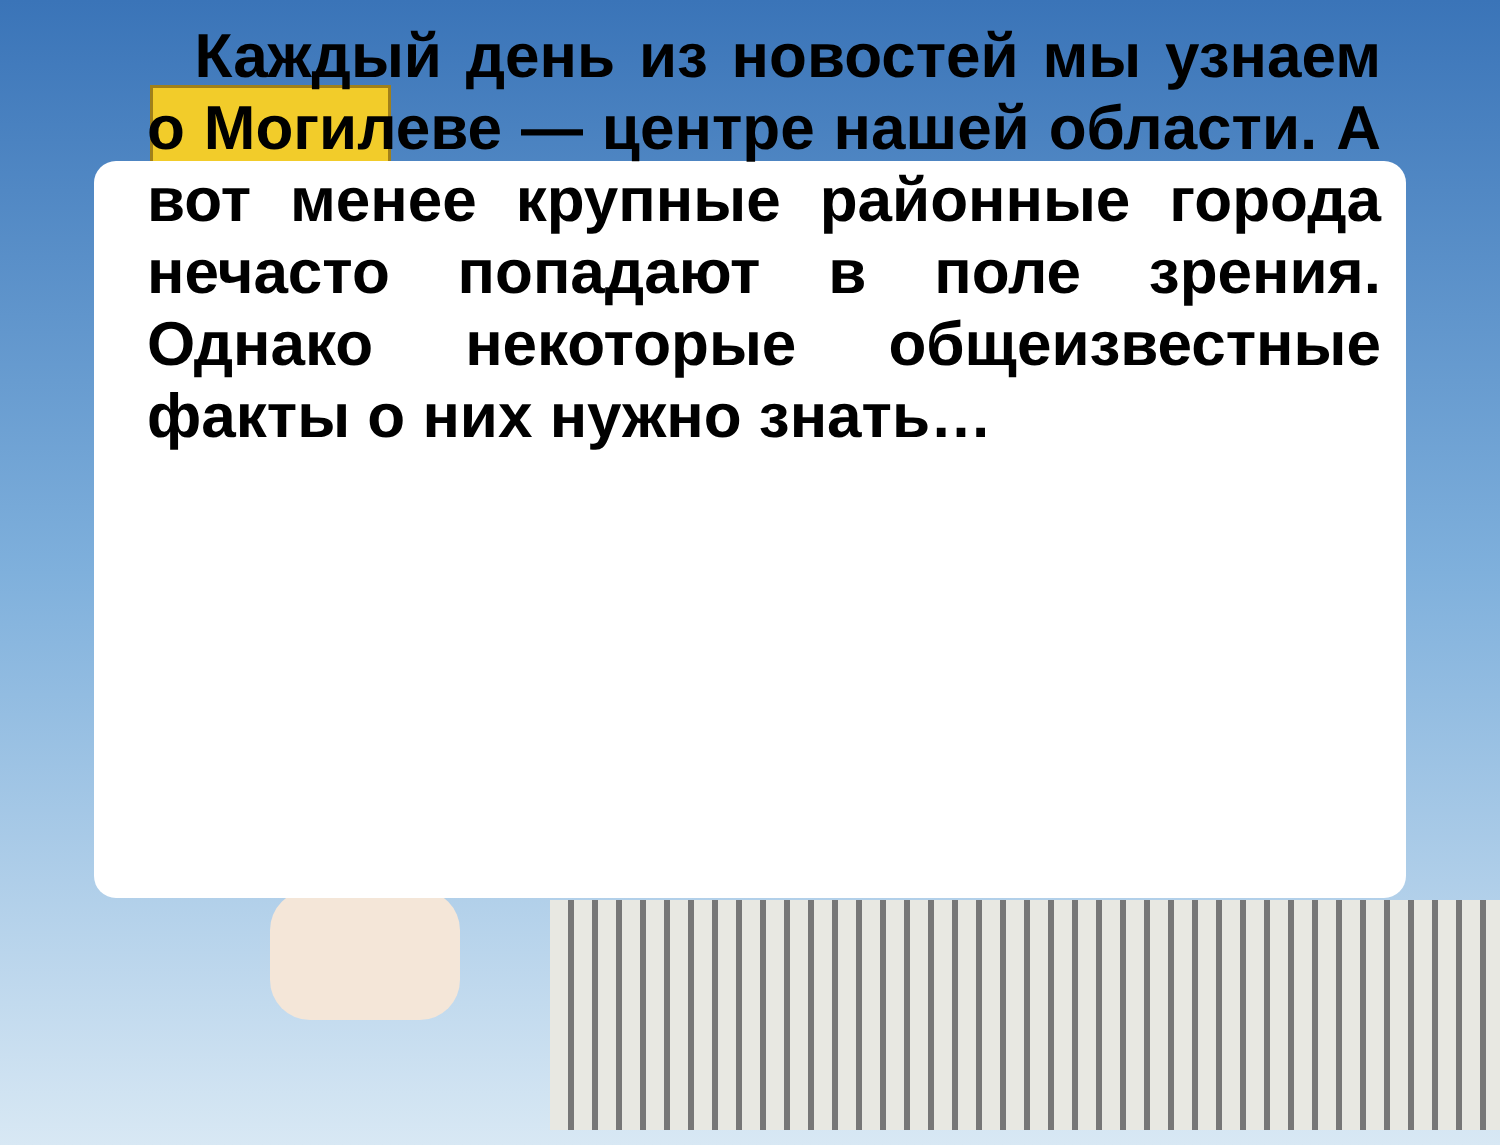Каждый день из новостей мы узнаем о Могилеве — центре нашей области. А вот менее крупные районные города нечасто попадают в поле зрения. Однако некоторые общеизвестные факты о них нужно знать…